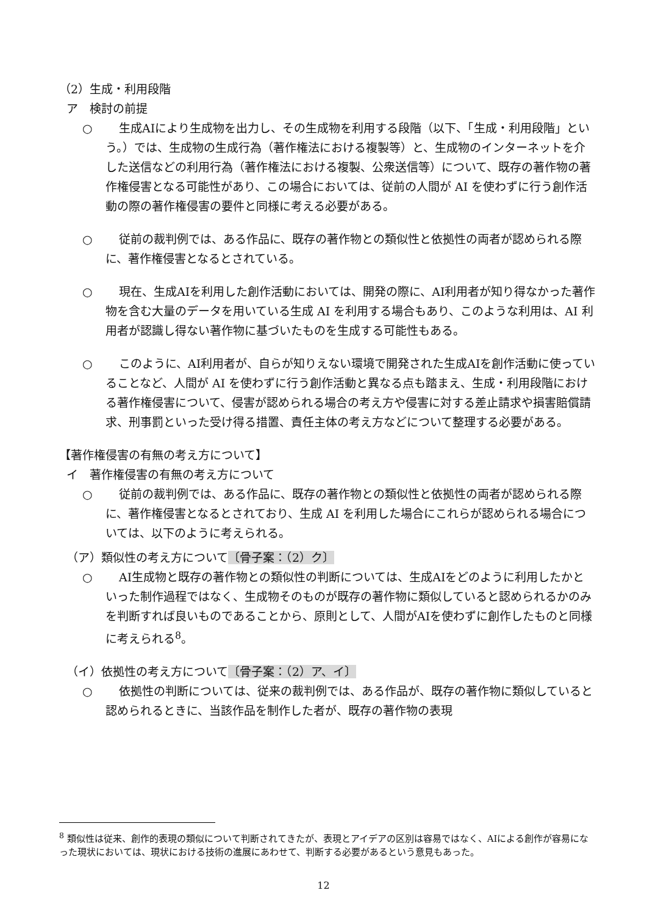（2）生成・利用段階
ア　検討の前提
○ 生成AIにより生成物を出力し、その生成物を利用する段階（以下、「生成・利用段階」という。）では、生成物の生成行為（著作権法における複製等）と、生成物のインターネットを介した送信などの利用行為（著作権法における複製、公衆送信等）について、既存の著作物の著作権侵害となる可能性があり、この場合においては、従前の人間が AI を使わずに行う創作活動の際の著作権侵害の要件と同様に考える必要がある。
○ 従前の裁判例では、ある作品に、既存の著作物との類似性と依拠性の両者が認められる際に、著作権侵害となるとされている。
○ 現在、生成AIを利用した創作活動においては、開発の際に、AI利用者が知り得なかった著作物を含む大量のデータを用いている生成 AI を利用する場合もあり、このような利用は、AI 利用者が認識し得ない著作物に基づいたものを生成する可能性もある。
○ このように、AI利用者が、自らが知りえない環境で開発された生成AIを創作活動に使っていることなど、人間が AI を使わずに行う創作活動と異なる点も踏まえ、生成・利用段階における著作権侵害について、侵害が認められる場合の考え方や侵害に対する差止請求や損害賠償請求、刑事罰といった受け得る措置、責任主体の考え方などについて整理する必要がある。
【著作権侵害の有無の考え方について】
イ　著作権侵害の有無の考え方について
○ 従前の裁判例では、ある作品に、既存の著作物との類似性と依拠性の両者が認められる際に、著作権侵害となるとされており、生成 AI を利用した場合にこれらが認められる場合については、以下のように考えられる。
（ア）類似性の考え方について〔骨子案：（2）ク〕
○ AI生成物と既存の著作物との類似性の判断については、生成AIをどのように利用したかといった制作過程ではなく、生成物そのものが既存の著作物に類似していると認められるかのみを判断すれば良いものであることから、原則として、人間がAIを使わずに創作したものと同様に考えられる<sup>8</sup>。
（イ）依拠性の考え方について〔骨子案：（2）ア、イ〕
○ 依拠性の判断については、従来の裁判例では、ある作品が、既存の著作物に類似していると認められるときに、当該作品を制作した者が、既存の著作物の表現
<sup>8</sup> 類似性は従来、創作的表現の類似について判断されてきたが、表現とアイデアの区別は容易ではなく、AIによる創作が容易になった現状においては、現状における技術の進展にあわせて、判断する必要があるという意見もあった。
12